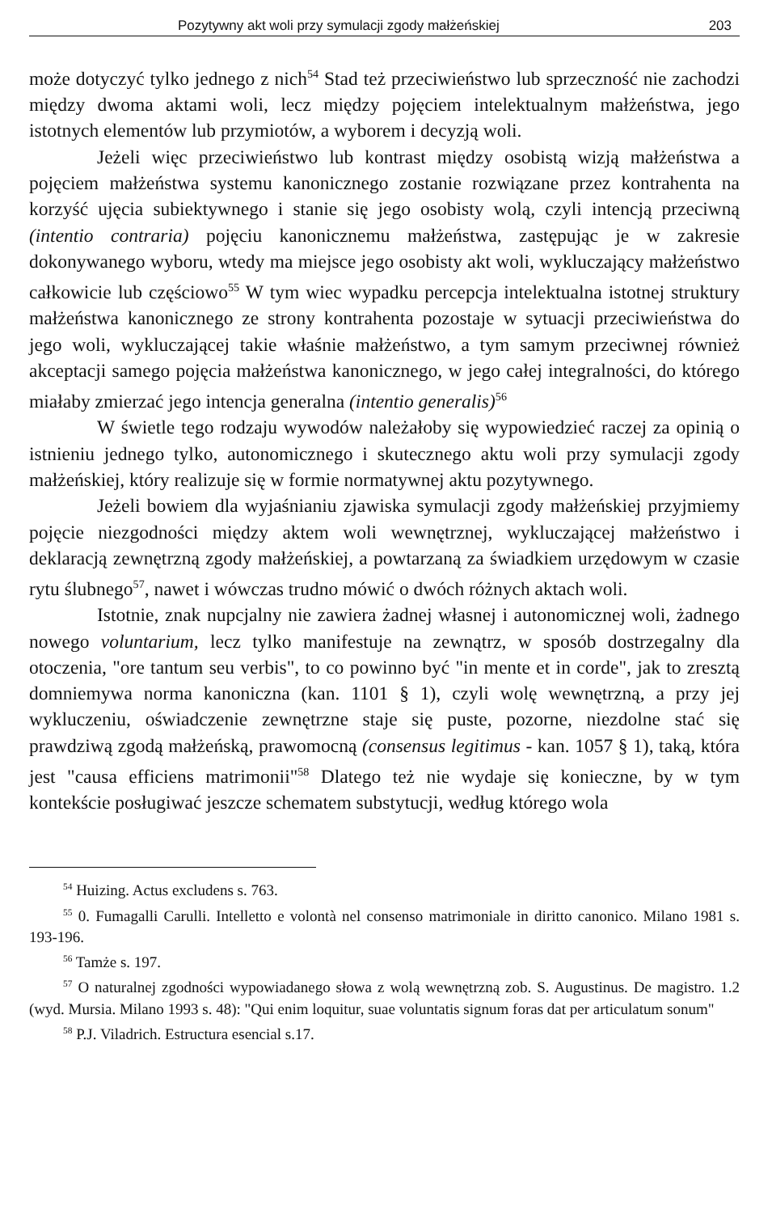Pozytywny akt woli przy symulacji zgody małżeńskiej 203
może dotyczyć tylko jednego z nich<sup>54</sup> Stad też przeciwieństwo lub sprzeczność nie zachodzi między dwoma aktami woli, lecz między pojęciem intelektualnym małżeństwa, jego istotnych elementów lub przymiotów, a wyborem i decyzją woli.
Jeżeli więc przeciwieństwo lub kontrast między osobistą wizją małżeństwa a pojęciem małżeństwa systemu kanonicznego zostanie rozwiązane przez kontrahenta na korzyść ujęcia subiektywnego i stanie się jego osobisty wolą, czyli intencją przeciwną (intentio contraria) pojęciu kanonicznemu małżeństwa, zastępując je w zakresie dokonywanego wyboru, wtedy ma miejsce jego osobisty akt woli, wykluczający małżeństwo całkowicie lub częściowo<sup>55</sup> W tym wiec wypadku percepcja intelektualna istotnej struktury małżeństwa kanonicznego ze strony kontrahenta pozostaje w sytuacji przeciwieństwa do jego woli, wykluczającej takie właśnie małżeństwo, a tym samym przeciwnej również akceptacji samego pojęcia małżeństwa kanonicznego, w jego całej integralności, do którego miałaby zmierzać jego intencja generalna (intentio generalis)<sup>56</sup>
W świetle tego rodzaju wywodów należałoby się wypowiedzieć raczej za opinią o istnieniu jednego tylko, autonomicznego i skutecznego aktu woli przy symulacji zgody małżeńskiej, który realizuje się w formie normatywnej aktu pozytywnego.
Jeżeli bowiem dla wyjaśnianiu zjawiska symulacji zgody małżeńskiej przyjmiemy pojęcie niezgodności między aktem woli wewnętrznej, wykluczającej małżeństwo i deklaracją zewnętrzną zgody małżeńskiej, a powtarzaną za świadkiem urzędowym w czasie rytu ślubnego<sup>57</sup>, nawet i wówczas trudno mówić o dwóch różnych aktach woli.
Istotnie, znak nupcjalny nie zawiera żadnej własnej i autonomicznej woli, żadnego nowego voluntarium, lecz tylko manifestuje na zewnątrz, w sposób dostrzegalny dla otoczenia, "ore tantum seu verbis", to co powinno być "in mente et in corde", jak to zresztą domniemywa norma kanoniczna (kan. 1101 § 1), czyli wolę wewnętrzną, a przy jej wykluczeniu, oświadczenie zewnętrzne staje się puste, pozorne, niezdolne stać się prawdziwą zgodą małżeńską, prawomocną (consensus legitimus - kan. 1057 § 1), taką, która jest "causa efficiens matrimonii"<sup>58</sup> Dlatego też nie wydaje się konieczne, by w tym kontekście posługiwać jeszcze schematem substytucji, według którego wola
<sup>54</sup> Huizing. Actus excludens s. 763.
<sup>55</sup> 0. Fumagalli Carulli. Intelletto e volontà nel consenso matrimoniale in diritto canonico. Milano 1981 s. 193-196.
<sup>56</sup> Tamże s. 197.
<sup>57</sup> O naturalnej zgodności wypowiadanego słowa z wolą wewnętrzną zob. S. Augustinus. De magistro. 1.2 (wyd. Mursia. Milano 1993 s. 48): "Qui enim loquitur, suae voluntatis signum foras dat per articulatum sonum"
<sup>58</sup> P.J. Viladrich. Estructura esencial s.17.